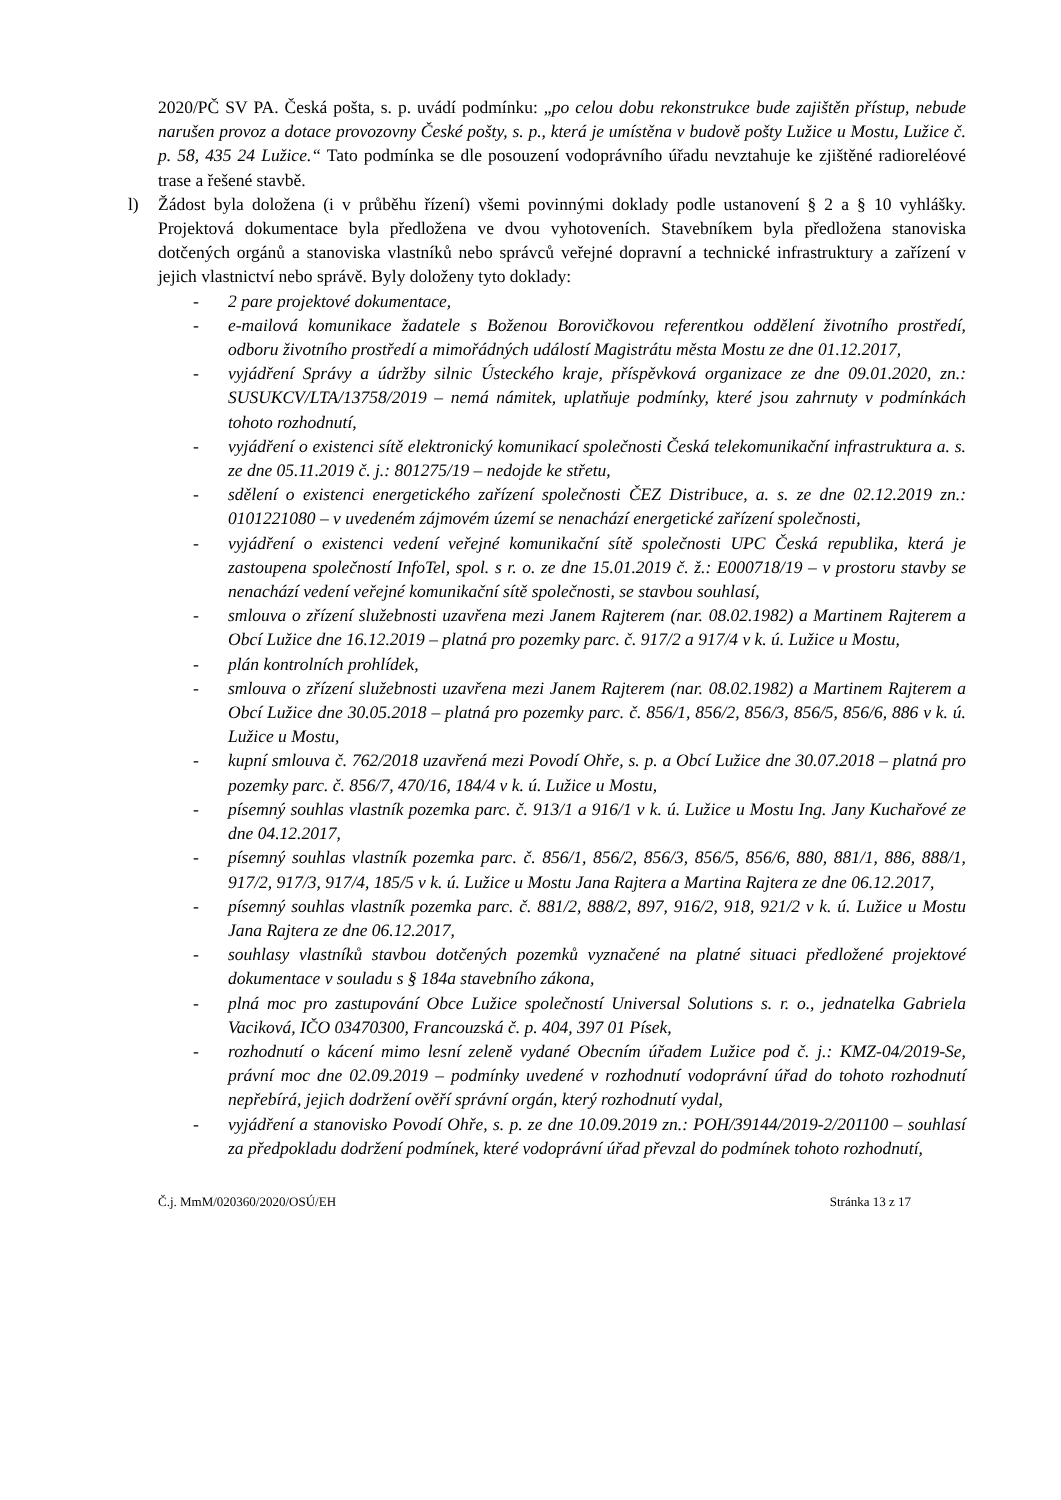2020/PČ SV PA. Česká pošta, s. p. uvádí podmínku: „po celou dobu rekonstrukce bude zajištěn přístup, nebude narušen provoz a dotace provozovny České pošty, s. p., která je umístěna v budově pošty Lužice u Mostu, Lužice č. p. 58, 435 24 Lužice.“ Tato podmínka se dle posouzení vodoprávního úřadu nevztahuje ke zjištěné radioreléové trase a řešené stavbě.
l) Žádost byla doložena (i v průběhu řízení) všemi povinnými doklady podle ustanovení § 2 a § 10 vyhlášky. Projektová dokumentace byla předložena ve dvou vyhotoveních. Stavebníkem byla předložena stanoviska dotčených orgánů a stanoviska vlastníků nebo správců veřejné dopravní a technické infrastruktury a zařízení v jejich vlastnictví nebo správě. Byly doloženy tyto doklady:
- 2 pare projektové dokumentace,
- e-mailová komunikace žadatele s Boženou Borovičkovou referentkou oddělení životního prostředí, odboru životního prostředí a mimořádných událostí Magistrátu města Mostu ze dne 01.12.2017,
- vyjádření Správy a údržby silnic Ústeckého kraje, příspěvková organizace ze dne 09.01.2020, zn.: SUSUKCV/LTA/13758/2019 – nemá námitek, uplatňuje podmínky, které jsou zahrnuty v podmínkách tohoto rozhodnutí,
- vyjádření o existenci sítě elektronický komunikací společnosti Česká telekomunikační infrastruktura a. s. ze dne 05.11.2019 č. j.: 801275/19 – nedojde ke střetu,
- sdělení o existenci energetického zařízení společnosti ČEZ Distribuce, a. s. ze dne 02.12.2019 zn.: 0101221080 – v uvedeném zájmovém území se nenachází energetické zařízení společnosti,
- vyjádření o existenci vedení veřejné komunikační sítě společnosti UPC Česká republika, která je zastoupena společností InfoTel, spol. s r. o. ze dne 15.01.2019 č. ž.: E000718/19 – v prostoru stavby se nenachází vedení veřejné komunikační sítě společnosti, se stavbou souhlasí,
- smlouva o zřízení služebnosti uzavřena mezi Janem Rajterem (nar. 08.02.1982) a Martinem Rajterem a Obcí Lužice dne 16.12.2019 – platná pro pozemky parc. č. 917/2 a 917/4 v k. ú. Lužice u Mostu,
- plán kontrolních prohlídek,
- smlouva o zřízení služebnosti uzavřena mezi Janem Rajterem (nar. 08.02.1982) a Martinem Rajterem a Obcí Lužice dne 30.05.2018 – platná pro pozemky parc. č. 856/1, 856/2, 856/3, 856/5, 856/6, 886 v k. ú. Lužice u Mostu,
- kupní smlouva č. 762/2018 uzavřená mezi Povodí Ohře, s. p. a Obcí Lužice dne 30.07.2018 – platná pro pozemky parc. č. 856/7, 470/16, 184/4 v k. ú. Lužice u Mostu,
- písemný souhlas vlastník pozemka parc. č. 913/1 a 916/1 v k. ú. Lužice u Mostu Ing. Jany Kuchařové ze dne 04.12.2017,
- písemný souhlas vlastník pozemka parc. č. 856/1, 856/2, 856/3, 856/5, 856/6, 880, 881/1, 886, 888/1, 917/2, 917/3, 917/4, 185/5 v k. ú. Lužice u Mostu Jana Rajtera a Martina Rajtera ze dne 06.12.2017,
- písemný souhlas vlastník pozemka parc. č. 881/2, 888/2, 897, 916/2, 918, 921/2 v k. ú. Lužice u Mostu Jana Rajtera ze dne 06.12.2017,
- souhlasy vlastníků stavbou dotčených pozemků vyznačené na platné situaci předložené projektové dokumentace v souladu s § 184a stavebního zákona,
- plná moc pro zastupování Obce Lužice společností Universal Solutions s. r. o., jednatelka Gabriela Vaciková, IČO 03470300, Francouzská č. p. 404, 397 01 Písek,
- rozhodnutí o kácení mimo lesní zeleně vydané Obecním úřadem Lužice pod č. j.: KMZ-04/2019-Se, právní moc dne 02.09.2019 – podmínky uvedené v rozhodnutí vodoprávní úřad do tohoto rozhodnutí nepřebírá, jejich dodržení ověří správní orgán, který rozhodnutí vydal,
- vyjádření a stanovisko Povodí Ohře, s. p. ze dne 10.09.2019 zn.: POH/39144/2019-2/201100 – souhlasí za předpokladu dodržení podmínek, které vodoprávní úřad převzal do podmínek tohoto rozhodnutí,
Č.j. MmM/020360/2020/OSÚ/EH Stránka 13 z 17